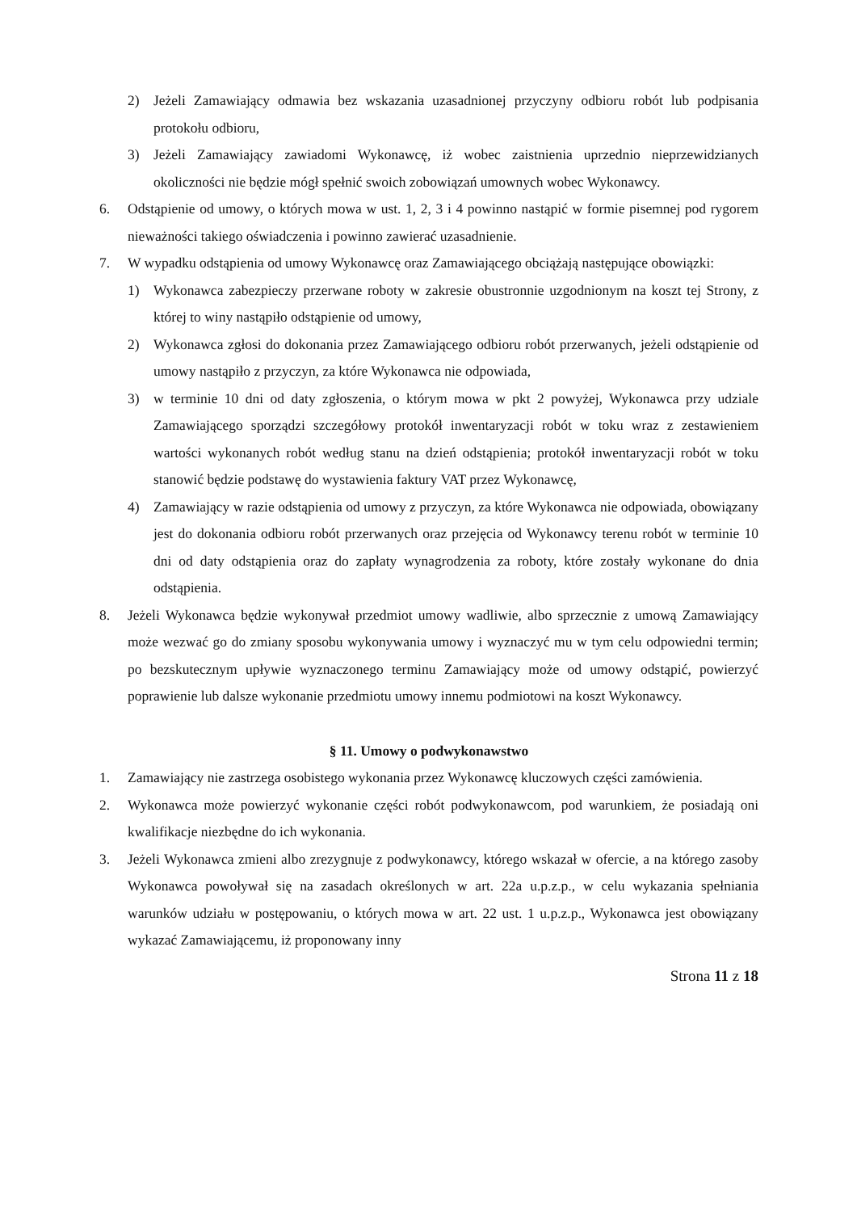2) Jeżeli Zamawiający odmawia bez wskazania uzasadnionej przyczyny odbioru robót lub podpisania protokołu odbioru,
3) Jeżeli Zamawiający zawiadomi Wykonawcę, iż wobec zaistnienia uprzednio nieprzewidzianych okoliczności nie będzie mógł spełnić swoich zobowiązań umownych wobec Wykonawcy.
6. Odstąpienie od umowy, o których mowa w ust. 1, 2, 3 i 4 powinno nastąpić w formie pisemnej pod rygorem nieważności takiego oświadczenia i powinno zawierać uzasadnienie.
7. W wypadku odstąpienia od umowy Wykonawcę oraz Zamawiającego obciążają następujące obowiązki:
1) Wykonawca zabezpieczy przerwane roboty w zakresie obustronnie uzgodnionym na koszt tej Strony, z której to winy nastąpiło odstąpienie od umowy,
2) Wykonawca zgłosi do dokonania przez Zamawiającego odbioru robót przerwanych, jeżeli odstąpienie od umowy nastąpiło z przyczyn, za które Wykonawca nie odpowiada,
3) w terminie 10 dni od daty zgłoszenia, o którym mowa w pkt 2 powyżej, Wykonawca przy udziale Zamawiającego sporządzi szczegółowy protokół inwentaryzacji robót w toku wraz z zestawieniem wartości wykonanych robót według stanu na dzień odstąpienia; protokół inwentaryzacji robót w toku stanowić będzie podstawę do wystawienia faktury VAT przez Wykonawcę,
4) Zamawiający w razie odstąpienia od umowy z przyczyn, za które Wykonawca nie odpowiada, obowiązany jest do dokonania odbioru robót przerwanych oraz przejęcia od Wykonawcy terenu robót w terminie 10 dni od daty odstąpienia oraz do zapłaty wynagrodzenia za roboty, które zostały wykonane do dnia odstąpienia.
8. Jeżeli Wykonawca będzie wykonywał przedmiot umowy wadliwie, albo sprzecznie z umową Zamawiający może wezwać go do zmiany sposobu wykonywania umowy i wyznaczyć mu w tym celu odpowiedni termin; po bezskutecznym upływie wyznaczonego terminu Zamawiający może od umowy odstąpić, powierzyć poprawienie lub dalsze wykonanie przedmiotu umowy innemu podmiotowi na koszt Wykonawcy.
§ 11. Umowy o podwykonawstwo
1. Zamawiający nie zastrzega osobistego wykonania przez Wykonawcę kluczowych części zamówienia.
2. Wykonawca może powierzyć wykonanie części robót podwykonawcom, pod warunkiem, że posiadają oni kwalifikacje niezbędne do ich wykonania.
3. Jeżeli Wykonawca zmieni albo zrezygnuje z podwykonawcy, którego wskazał w ofercie, a na którego zasoby Wykonawca powoływał się na zasadach określonych w art. 22a u.p.z.p., w celu wykazania spełniania warunków udziału w postępowaniu, o których mowa w art. 22 ust. 1 u.p.z.p., Wykonawca jest obowiązany wykazać Zamawiającemu, iż proponowany inny
Strona 11 z 18